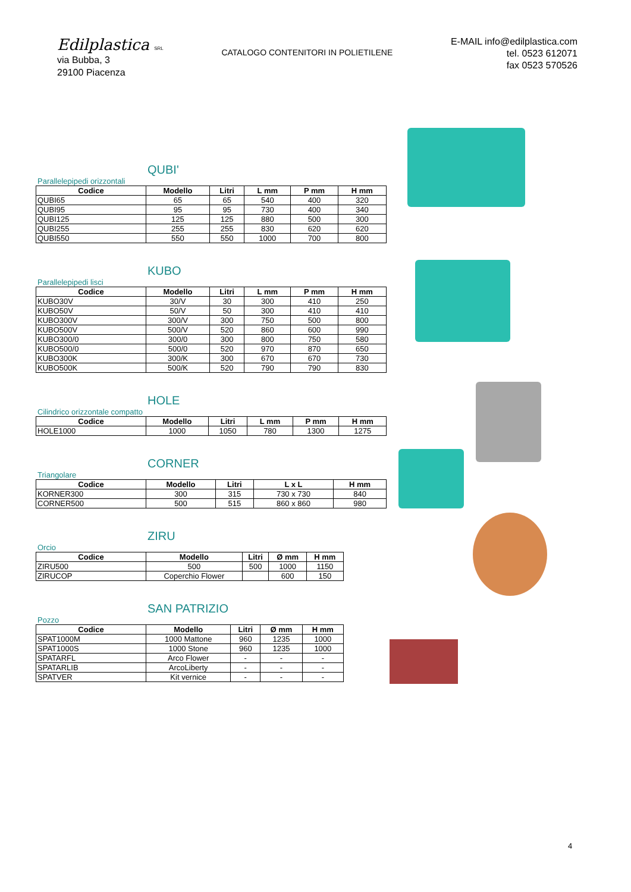Edilplastica SRL
via Bubba, 3
29100 Piacenza
CATALOGO CONTENITORI IN POLIETILENE
E-MAIL info@edilplastica.com
tel. 0523 612071
fax 0523 570526
QUBI'
Parallelepipedi orizzontali
| Codice | Modello | Litri | L mm | P mm | H mm |
| --- | --- | --- | --- | --- | --- |
| QUBI65 | 65 | 65 | 540 | 400 | 320 |
| QUBI95 | 95 | 95 | 730 | 400 | 340 |
| QUBI125 | 125 | 125 | 880 | 500 | 300 |
| QUBI255 | 255 | 255 | 830 | 620 | 620 |
| QUBI550 | 550 | 550 | 1000 | 700 | 800 |
KUBO
Parallelepipedi lisci
| Codice | Modello | Litri | L mm | P mm | H mm |
| --- | --- | --- | --- | --- | --- |
| KUBO30V | 30/V | 30 | 300 | 410 | 250 |
| KUBO50V | 50/V | 50 | 300 | 410 | 410 |
| KUBO300V | 300/V | 300 | 750 | 500 | 800 |
| KUBO500V | 500/V | 520 | 860 | 600 | 990 |
| KUBO300/0 | 300/0 | 300 | 800 | 750 | 580 |
| KUBO500/0 | 500/0 | 520 | 970 | 870 | 650 |
| KUBO300K | 300/K | 300 | 670 | 670 | 730 |
| KUBO500K | 500/K | 520 | 790 | 790 | 830 |
HOLE
Cilindrico orizzontale compatto
| Codice | Modello | Litri | L mm | P mm | H mm |
| --- | --- | --- | --- | --- | --- |
| HOLE1000 | 1000 | 1050 | 780 | 1300 | 1275 |
CORNER
Triangolare
| Codice | Modello | Litri | L x L | H mm |
| --- | --- | --- | --- | --- |
| KORNER300 | 300 | 315 | 730 x 730 | 840 |
| CORNER500 | 500 | 515 | 860 x 860 | 980 |
ZIRU
Orcio
| Codice | Modello | Litri | Ø mm | H mm |
| --- | --- | --- | --- | --- |
| ZIRU500 | 500 | 500 | 1000 | 1150 |
| ZIRUCOP | Coperchio Flower | | 600 | 150 |
SAN PATRIZIO
Pozzo
| Codice | Modello | Litri | Ø mm | H mm |
| --- | --- | --- | --- | --- |
| SPAT1000M | 1000 Mattone | 960 | 1235 | 1000 |
| SPAT1000S | 1000 Stone | 960 | 1235 | 1000 |
| SPATARFL | Arco Flower | - | - | - |
| SPATARLIB | ArcoLiberty | - | - | - |
| SPATVER | Kit vernice | - | - | - |
4